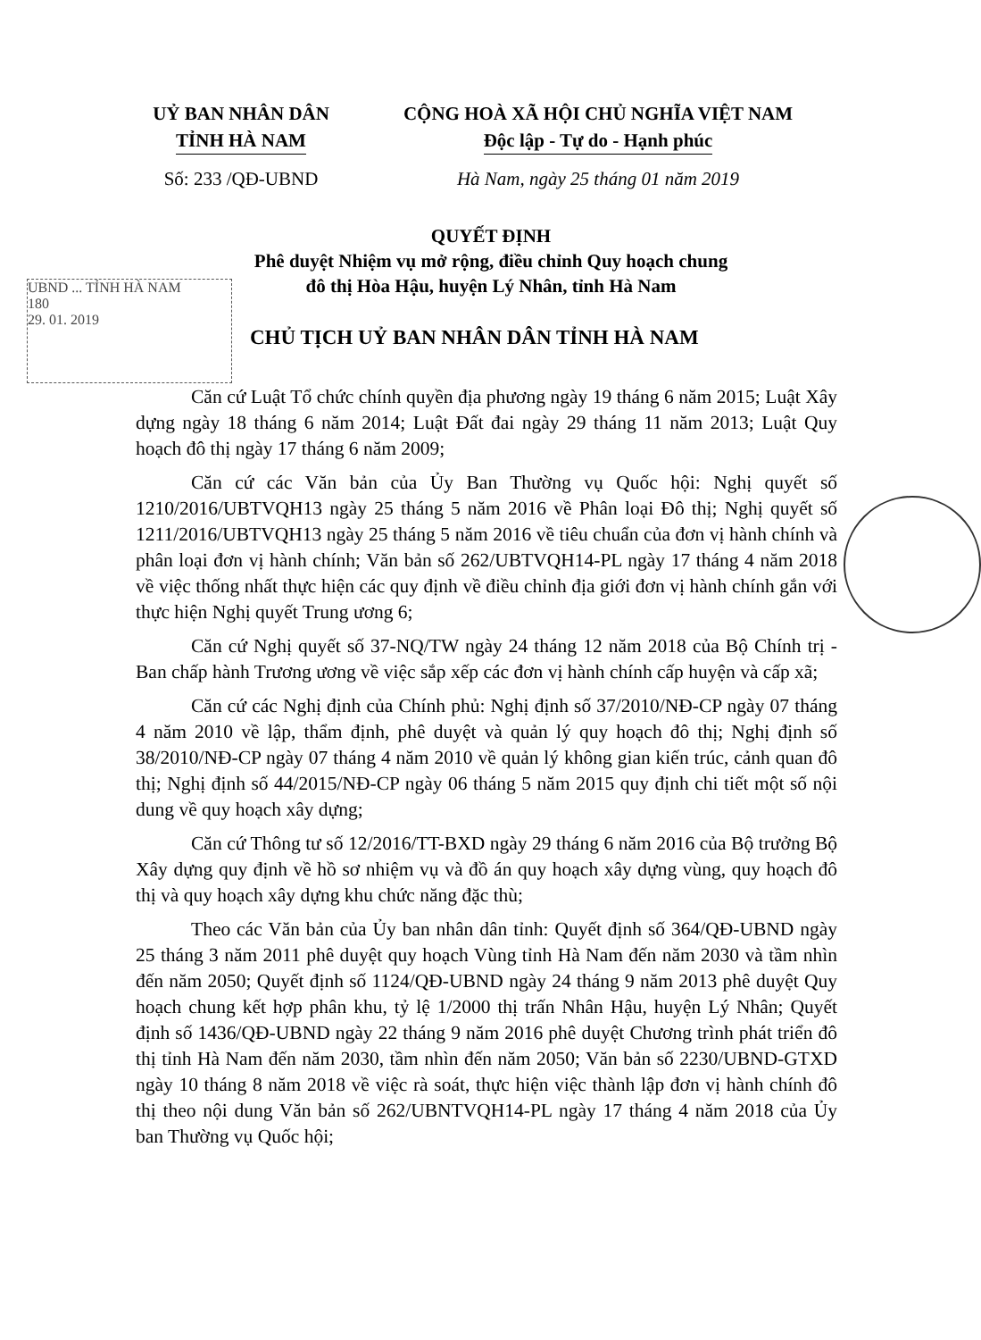UỶ BAN NHÂN DÂN
TỈNH HÀ NAM
CỘNG HOÀ XÃ HỘI CHỦ NGHĨA VIỆT NAM
Độc lập - Tự do - Hạnh phúc
Số: 233 /QĐ-UBND Hà Nam, ngày 25 tháng 01 năm 2019
QUYẾT ĐỊNH
Phê duyệt Nhiệm vụ mở rộng, điều chỉnh Quy hoạch chung
đô thị Hòa Hậu, huyện Lý Nhân, tỉnh Hà Nam
UBND ... TỈNH HÀ NAM
180
29. 01. 2019
CHỦ TỊCH UỶ BAN NHÂN DÂN TỈNH HÀ NAM
Căn cứ Luật Tổ chức chính quyền địa phương ngày 19 tháng 6 năm 2015; Luật Xây dựng ngày 18 tháng 6 năm 2014; Luật Đất đai ngày 29 tháng 11 năm 2013; Luật Quy hoạch đô thị ngày 17 tháng 6 năm 2009;
Căn cứ các Văn bản của Ủy Ban Thường vụ Quốc hội: Nghị quyết số 1210/2016/UBTVQH13 ngày 25 tháng 5 năm 2016 về Phân loại Đô thị; Nghị quyết số 1211/2016/UBTVQH13 ngày 25 tháng 5 năm 2016 về tiêu chuẩn của đơn vị hành chính và phân loại đơn vị hành chính; Văn bản số 262/UBTVQH14-PL ngày 17 tháng 4 năm 2018 về việc thống nhất thực hiện các quy định về điều chỉnh địa giới đơn vị hành chính gắn với thực hiện Nghị quyết Trung ương 6;
Căn cứ Nghị quyết số 37-NQ/TW ngày 24 tháng 12 năm 2018 của Bộ Chính trị - Ban chấp hành Trương ương về việc sắp xếp các đơn vị hành chính cấp huyện và cấp xã;
Căn cứ các Nghị định của Chính phủ: Nghị định số 37/2010/NĐ-CP ngày 07 tháng 4 năm 2010 về lập, thẩm định, phê duyệt và quản lý quy hoạch đô thị; Nghị định số 38/2010/NĐ-CP ngày 07 tháng 4 năm 2010 về quản lý không gian kiến trúc, cảnh quan đô thị; Nghị định số 44/2015/NĐ-CP ngày 06 tháng 5 năm 2015 quy định chi tiết một số nội dung về quy hoạch xây dựng;
Căn cứ Thông tư số 12/2016/TT-BXD ngày 29 tháng 6 năm 2016 của Bộ trưởng Bộ Xây dựng quy định về hồ sơ nhiệm vụ và đồ án quy hoạch xây dựng vùng, quy hoạch đô thị và quy hoạch xây dựng khu chức năng đặc thù;
Theo các Văn bản của Ủy ban nhân dân tỉnh: Quyết định số 364/QĐ-UBND ngày 25 tháng 3 năm 2011 phê duyệt quy hoạch Vùng tỉnh Hà Nam đến năm 2030 và tầm nhìn đến năm 2050; Quyết định số 1124/QĐ-UBND ngày 24 tháng 9 năm 2013 phê duyệt Quy hoạch chung kết hợp phân khu, tỷ lệ 1/2000 thị trấn Nhân Hậu, huyện Lý Nhân; Quyết định số 1436/QĐ-UBND ngày 22 tháng 9 năm 2016 phê duyệt Chương trình phát triển đô thị tỉnh Hà Nam đến năm 2030, tầm nhìn đến năm 2050; Văn bản số 2230/UBND-GTXD ngày 10 tháng 8 năm 2018 về việc rà soát, thực hiện việc thành lập đơn vị hành chính đô thị theo nội dung Văn bản số 262/UBNTVQH14-PL ngày 17 tháng 4 năm 2018 của Ủy ban Thường vụ Quốc hội;